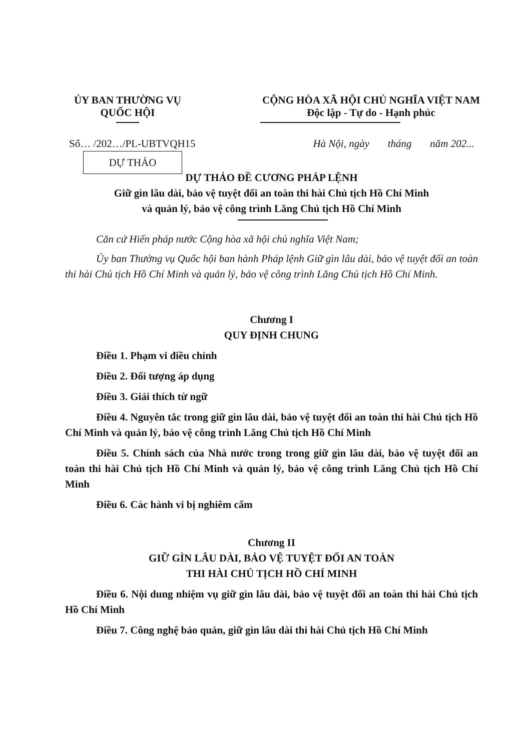ỦY BAN THƯỜNG VỤ
QUỐC HỘI
CỘNG HÒA XÃ HỘI CHỦ NGHĨA VIỆT NAM
Độc lập - Tự do - Hạnh phúc
Số… /202…/PL-UBTVQH15 Hà Nội, ngày tháng năm 202...
DỰ THẢO
DỰ THẢO ĐỀ CƯƠNG PHÁP LỆNH
Giữ gìn lâu dài, bảo vệ tuyệt đối an toàn thi hài Chủ tịch Hồ Chí Minh
và quản lý, bảo vệ công trình Lăng Chủ tịch Hồ Chí Minh
Căn cứ Hiến pháp nước Cộng hòa xã hội chủ nghĩa Việt Nam;
Ủy ban Thường vụ Quốc hội ban hành Pháp lệnh Giữ gìn lâu dài, bảo vệ tuyệt đối an toàn thi hài Chủ tịch Hồ Chí Minh và quản lý, bảo vệ công trình Lăng Chủ tịch Hồ Chí Minh.
Chương I
QUY ĐỊNH CHUNG
Điều 1. Phạm vi điều chỉnh
Điều 2. Đối tượng áp dụng
Điều 3. Giải thích từ ngữ
Điều 4. Nguyên tắc trong giữ gìn lâu dài, bảo vệ tuyệt đối an toàn thi hài Chủ tịch Hồ Chí Minh và quản lý, bảo vệ công trình Lăng Chủ tịch Hồ Chí Minh
Điều 5. Chính sách của Nhà nước trong trong giữ gìn lâu dài, bảo vệ tuyệt đối an toàn thi hài Chủ tịch Hồ Chí Minh và quản lý, bảo vệ công trình Lăng Chủ tịch Hồ Chí Minh
Điều 6. Các hành vi bị nghiêm cấm
Chương II
GIỮ GÌN LÂU DÀI, BẢO VỆ TUYỆT ĐỐI AN TOÀN
THI HÀI CHỦ TỊCH HỒ CHÍ MINH
Điều 6. Nội dung nhiệm vụ giữ gìn lâu dài, bảo vệ tuyệt đối an toàn thi hài Chủ tịch Hồ Chí Minh
Điều 7. Công nghệ bảo quản, giữ gìn lâu dài thi hài Chủ tịch Hồ Chí Minh